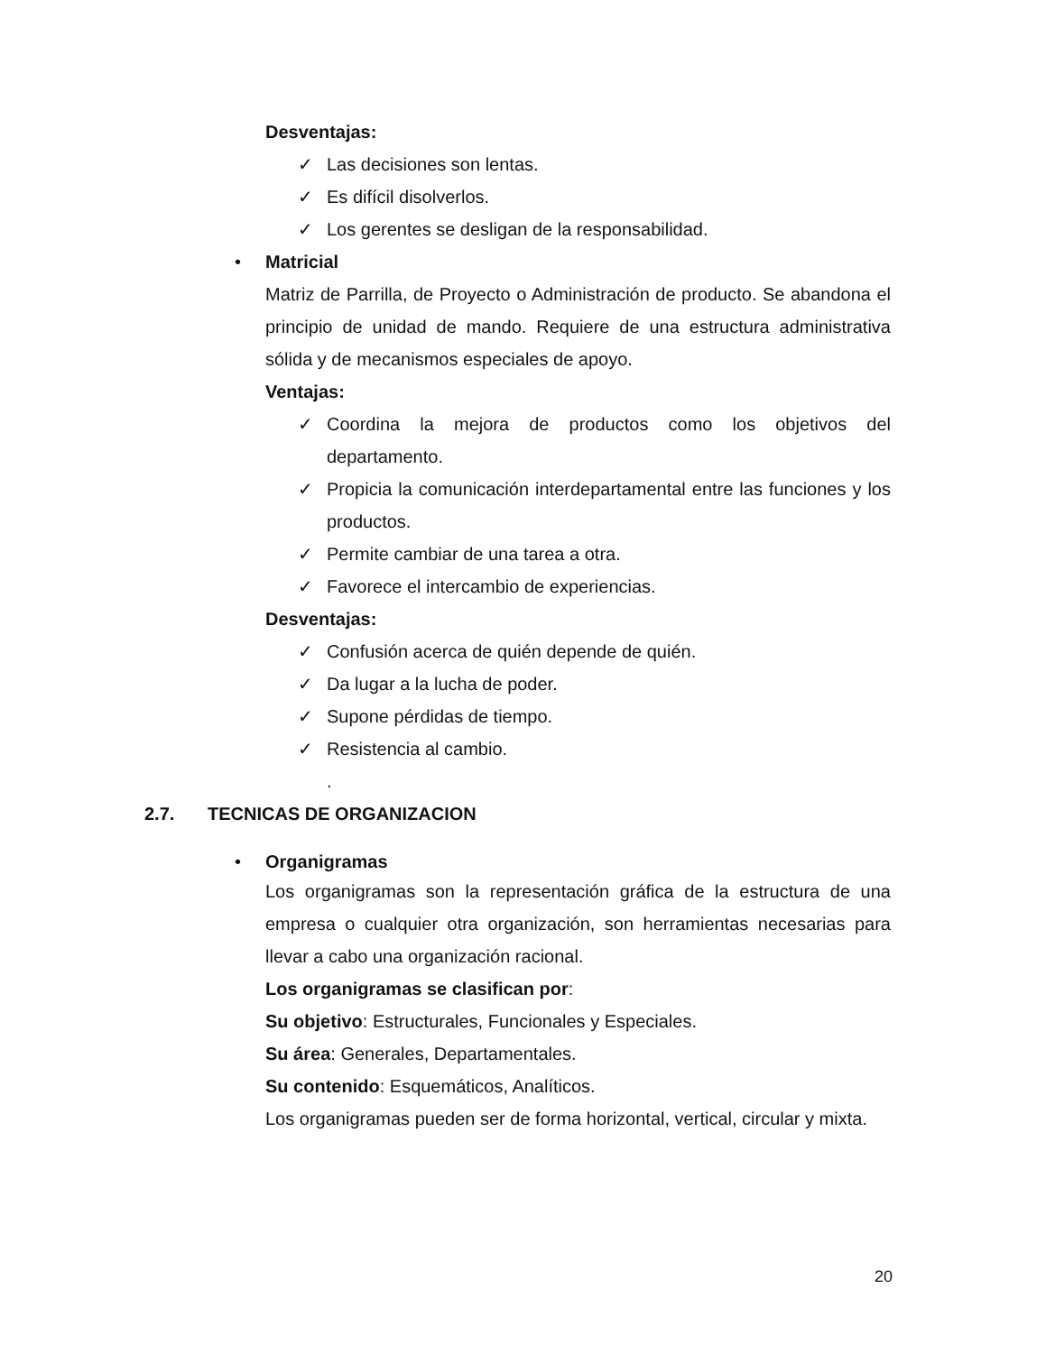Desventajas:
✓ Las decisiones son lentas.
✓ Es difícil disolverlos.
✓ Los gerentes se desligan de la responsabilidad.
• Matricial
Matriz de Parrilla, de Proyecto o Administración de producto. Se abandona el principio de unidad de mando. Requiere de una estructura administrativa sólida y de mecanismos especiales de apoyo.
Ventajas:
✓ Coordina la mejora de productos como los objetivos del departamento.
✓ Propicia la comunicación interdepartamental entre las funciones y los productos.
✓ Permite cambiar de una tarea a otra.
✓ Favorece el intercambio de experiencias.
Desventajas:
✓ Confusión acerca de quién depende de quién.
✓ Da lugar a la lucha de poder.
✓ Supone pérdidas de tiempo.
✓ Resistencia al cambio.
.
2.7. TECNICAS DE ORGANIZACION
• Organigramas
Los organigramas son la representación gráfica de la estructura de una empresa o cualquier otra organización, son herramientas necesarias para llevar a cabo una organización racional.
Los organigramas se clasifican por:
Su objetivo: Estructurales, Funcionales y Especiales.
Su área: Generales, Departamentales.
Su contenido: Esquemáticos, Analíticos.
Los organigramas pueden ser de forma horizontal, vertical, circular y mixta.
20